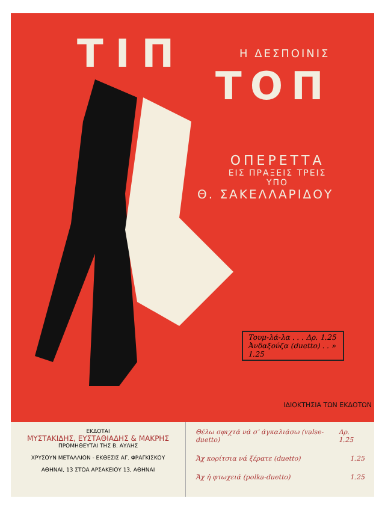ΤΙΠ Η ΔΕΣΠΟΙΝΙΣ
ΤΟΠ
ΟΠΕΡΕΤΤΑ
ΕΙΣ ΠΡΑΞΕΙΣ ΤΡΕΙΣ
ΥΠΟ
Θ. ΣΑΚΕΛΛΑΡΙΔΟΥ
Τουμ-λά-λα . . . Δρ. 1.25
Ἀνδαξούζα (duetto) . . » 1.25
ΙΔΙΟΚΤΗΣΙΑ ΤΩΝ ΕΚΔΟΤΩΝ
ΕΚΔΟΤΑΙ
ΜΥΣΤΑΚΙΔΗΣ, ΕΥΣΤΑΘΙΑΔΗΣ & ΜΑΚΡΗΣ
ΠΡΟΜΗΘΕΥΤΑΙ ΤΗΣ Β. ΑΥΛΗΣ
ΧΡΥΣΟΥΝ ΜΕΤΑΛΛΙΟΝ - ΕΚΘΕΣΙΣ ΑΓ. ΦΡΑΓΚΙΣΚΟΥ
ΑΘΗΝΑΙ, 13 ΣΤΟΑ ΑΡΣΑΚΕΙΟΥ 13, ΑΘΗΝΑΙ
Θέλω σφιχτά νά σ' άγκαλιάσω (valse-duetto) Δρ. 1.25
Ἄχ κορίτσια νά ξέρατε (duetto) 1.25
Ἄχ ἡ φτωχειά (polka-duetto) 1.25